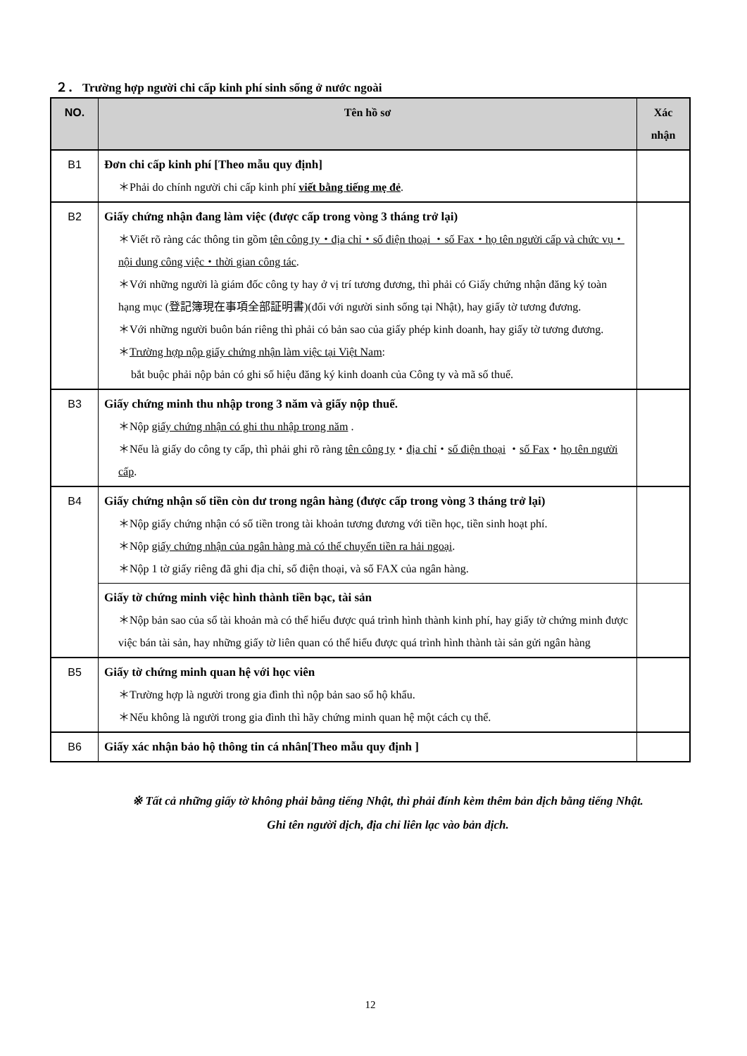２． Trường hợp người chi cấp kinh phí sinh sống ở nước ngoài
| NO. | Tên hồ sơ | Xác nhận |
| --- | --- | --- |
| B1 | Đơn chi cấp kinh phí [Theo mẫu quy định] ＊Phải do chính người chi cấp kinh phí viết bằng tiếng mẹ đẻ . | |
| B2 | Giấy chứng nhận đang làm việc (được cấp trong vòng 3 tháng trở lại) ＊Viết rõ ràng các thông tin gồm tên công ty・địa chỉ・số điện thoại ・số Fax・họ tên người cấp và chức vụ・nội dung công việc・thời gian công tác . ＊Với những người là giám đốc công ty hay ở vị trí tương đương, thì phải có Giấy chứng nhận đăng ký toàn hạng mục (登記簿現在事項全部証明書)(đối với người sinh sống tại Nhật), hay giấy tờ tương đương. ＊Với những người buôn bán riêng thì phải có bản sao của giấy phép kinh doanh, hay giấy tờ tương đương. ＊ Trường hợp nộp giấy chứng nhận làm việc tại Việt Nam : bắt buộc phải nộp bản có ghi số hiệu đăng ký kinh doanh của Công ty và mã số thuế. | |
| B3 | Giấy chứng minh thu nhập trong 3 năm và giấy nộp thuế. ＊Nộp giấy chứng nhận có ghi thu nhập trong năm . ＊Nếu là giấy do công ty cấp, thì phải ghi rõ ràng tên công ty ・ địa chỉ ・ số điện thoại ・ số Fax ・ họ tên người cấp . | |
| B4 | Giấy chứng nhận số tiền còn dư trong ngân hàng (được cấp trong vòng 3 tháng trở lại) ＊Nộp giấy chứng nhận có số tiền trong tài khoản tương đương với tiền học, tiền sinh hoạt phí. ＊Nộp giấy chứng nhận của ngân hàng mà có thể chuyển tiền ra hải ngoại . ＊Nộp 1 tờ giấy riêng đã ghi địa chỉ, số điện thoại, và số FAX của ngân hàng. | |
| | Giấy tờ chứng minh việc hình thành tiền bạc, tài sản ＊Nộp bản sao của sổ tài khoản mà có thể hiểu được quá trình hình thành kinh phí, hay giấy tờ chứng minh được việc bán tài sản, hay những giấy tờ liên quan có thể hiểu được quá trình hình thành tài sản gửi ngân hàng | |
| B5 | Giấy tờ chứng minh quan hệ với học viên ＊Trường hợp là người trong gia đình thì nộp bản sao sổ hộ khẩu. ＊Nếu không là người trong gia đình thì hãy chứng minh quan hệ một cách cụ thể. | |
| B6 | Giấy xác nhận bảo hộ thông tin cá nhân[Theo mẫu quy định ] | |
※ Tất cả những giấy tờ không phải bằng tiếng Nhật, thì phải đính kèm thêm bản dịch bằng tiếng Nhật.
Ghi tên người dịch, địa chỉ liên lạc vào bản dịch.
12